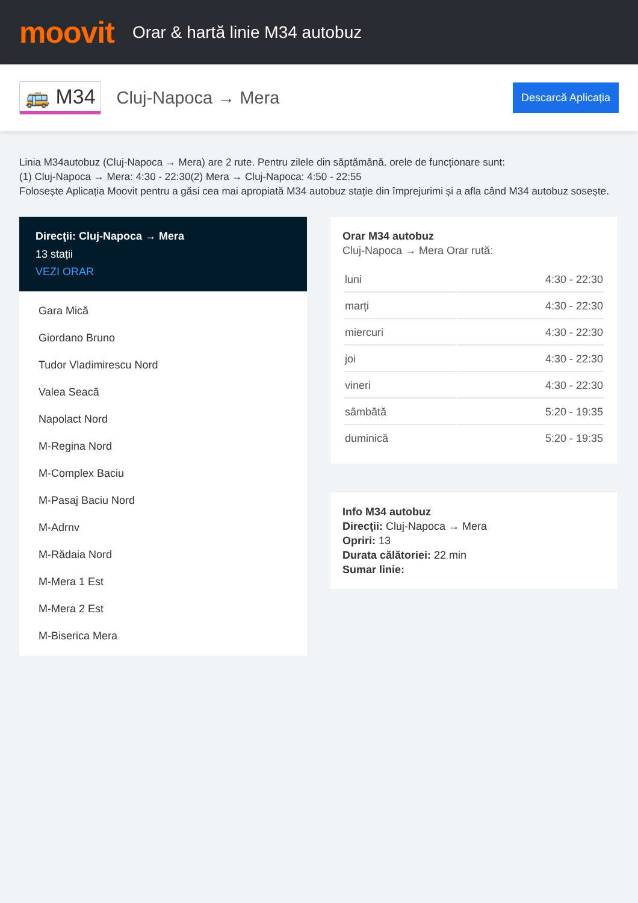moovit
Orar & hartă linie M34 autobuz
🚌 M34 Cluj-Napoca → Mera Descarcă Aplicația
Linia M34autobuz (Cluj-Napoca → Mera) are 2 rute. Pentru zilele din săptămână. orele de funcționare sunt:
(1) Cluj-Napoca → Mera: 4:30 - 22:30(2) Mera → Cluj-Napoca: 4:50 - 22:55
Folosește Aplicația Moovit pentru a găsi cea mai apropiată M34 autobuz stație din împrejurimi și a afla când M34 autobuz sosește.
Direcţii: Cluj-Napoca → Mera
13 stații
VEZI ORAR
Gara Mică
Giordano Bruno
Tudor Vladimirescu Nord
Valea Seacă
Napolact Nord
M-Regina Nord
M-Complex Baciu
M-Pasaj Baciu Nord
M-Adrnv
M-Rădaia Nord
M-Mera 1 Est
M-Mera 2 Est
M-Biserica Mera
Orar M34 autobuz
Cluj-Napoca → Mera Orar rută:
| luni | 4:30 - 22:30 |
| marți | 4:30 - 22:30 |
| miercuri | 4:30 - 22:30 |
| joi | 4:30 - 22:30 |
| vineri | 4:30 - 22:30 |
| sâmbătă | 5:20 - 19:35 |
| duminică | 5:20 - 19:35 |
Info M34 autobuz
Direcţii: Cluj-Napoca → Mera
Opriri: 13
Durata călătoriei: 22 min
Sumar linie: